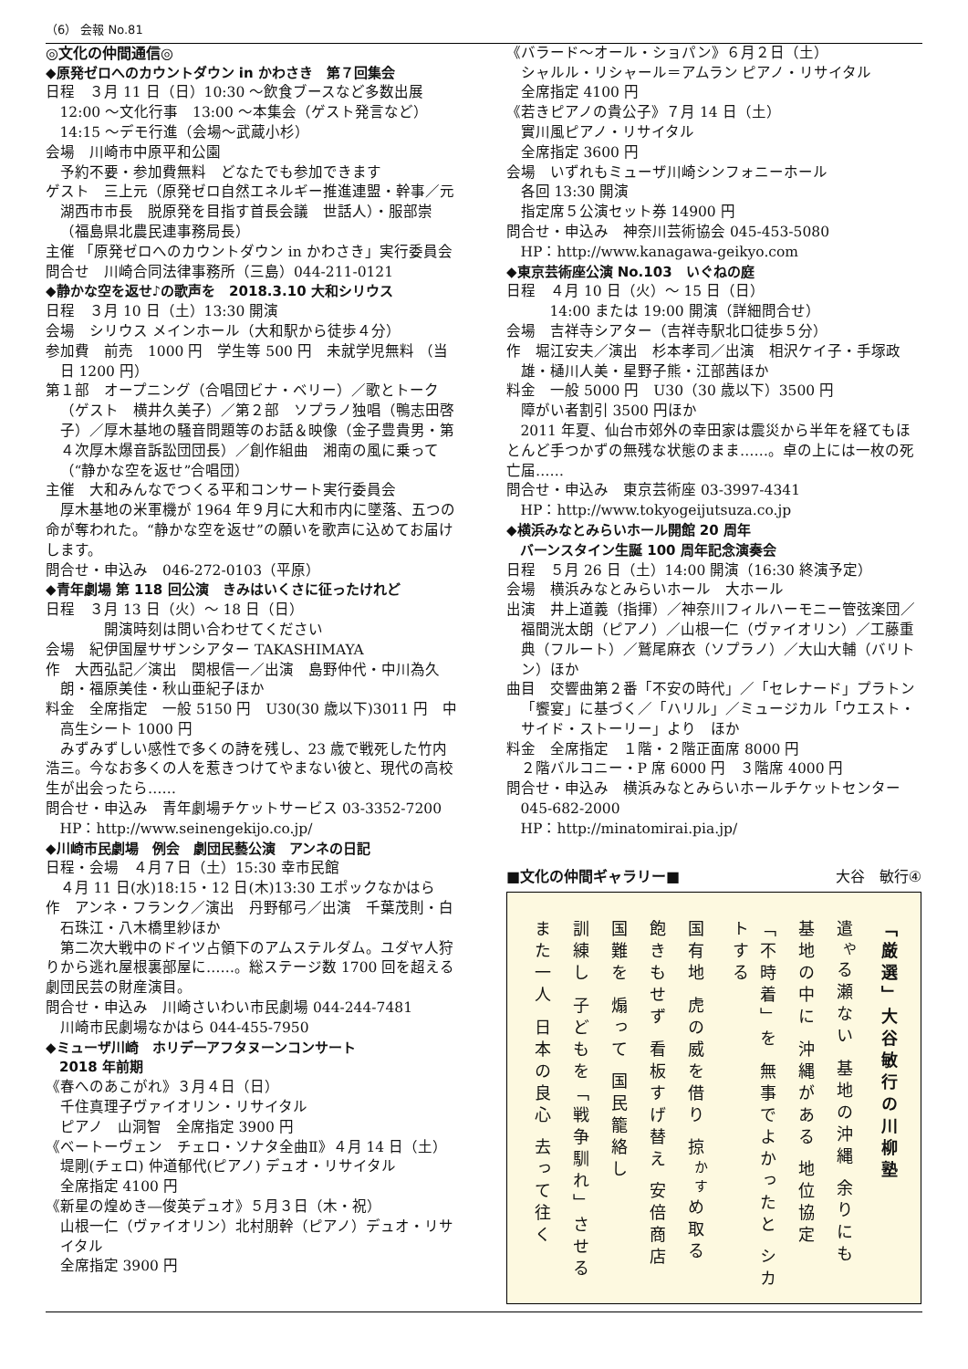（6） 会報 No.81
◎文化の仲間通信◎
◆原発ゼロへのカウントダウン in かわさき　第７回集会
日程　３月 11 日（日）10:30 ～飲食ブースなど多数出展　12:00 ～文化行事　13:00 ～本集会（ゲスト発言など）　14:15 ～デモ行進（会場～武蔵小杉）
会場　川崎市中原平和公園
予約不要・参加費無料　どなたでも参加できます
ゲスト　三上元（原発ゼロ自然エネルギー推進連盟・幹事／元湖西市市長　脱原発を目指す首長会議　世話人）・服部崇（福島県北農民連事務局長）
主催 「原発ゼロへのカウントダウン in かわさき」実行委員会
問合せ　川崎合同法律事務所（三島）044-211-0121
◆静かな空を返せ♪の歌声を　2018.3.10 大和シリウス
日程　３月 10 日（土）13:30 開演
会場　シリウス メインホール（大和駅から徒歩４分）
参加費　前売　1000 円　学生等 500 円　未就学児無料 （当日 1200 円）
第１部　オープニング（合唱団ビナ・ベリー）／歌とトーク（ゲスト　横井久美子）／第２部　ソプラノ独唱（鴨志田啓子）／厚木基地の騒音問題等のお話＆映像（金子豊貴男・第４次厚木爆音訴訟団団長）／創作組曲　湘南の風に乗って（“静かな空を返せ”合唱団）
主催　大和みんなでつくる平和コンサート実行委員会
厚木基地の米軍機が 1964 年９月に大和市内に墜落、五つの命が奪われた。“静かな空を返せ”の願いを歌声に込めてお届けします。
問合せ・申込み　046-272-0103（平原）
◆青年劇場 第 118 回公演　きみはいくさに征ったけれど
日程　３月 13 日（火）～ 18 日（日）
　　　開演時刻は問い合わせてください
会場　紀伊国屋サザンシアター TAKASHIMAYA
作　大西弘記／演出　関根信一／出演　島野仲代・中川為久朗・福原美佳・秋山亜紀子ほか
料金　全席指定　一般 5150 円　U30(30 歳以下)3011 円　中高生シート 1000 円
みずみずしい感性で多くの詩を残し、23 歳で戦死した竹内浩三。今なお多くの人を惹きつけてやまない彼と、現代の高校生が出会ったら……
問合せ・申込み　青年劇場チケットサービス 03-3352-7200　HP：http://www.seinengekijo.co.jp/
◆川崎市民劇場　例会　劇団民藝公演　アンネの日記
日程・会場　４月７日（土）15:30 幸市民館
４月 11 日(水)18:15・12 日(木)13:30 エポックなかはら
作　アンネ・フランク／演出　丹野郁弓／出演　千葉茂則・白石珠江・八木橋里紗ほか
第二次大戦中のドイツ占領下のアムステルダム。ユダヤ人狩りから逃れ屋根裏部屋に……。総ステージ数 1700 回を超える劇団民芸の財産演目。
問合せ・申込み　川崎さいわい市民劇場 044-244-7481
川崎市民劇場なかはら 044-455-7950
◆ミューザ川崎　ホリデーアフタヌーンコンサート
　2018 年前期
《春へのあこがれ》３月４日（日）
千住真理子ヴァイオリン・リサイタル
ピアノ　山洞智　全席指定 3900 円
《ベートーヴェン　チェロ・ソナタ全曲Ⅱ》４月 14 日（土）
堤剛(チェロ) 仲道郁代(ピアノ) デュオ・リサイタル
全席指定 4100 円
《新星の煌めき―俊英デュオ》５月３日（木・祝）
山根一仁（ヴァイオリン）北村朋幹（ピアノ）デュオ・リサイタル
全席指定 3900 円
《バラード～オール・ショパン》６月２日（土）
シャルル・リシャール＝アムラン ピアノ・リサイタル
全席指定 4100 円
《若きピアノの貴公子》７月 14 日（土）
實川風ピアノ・リサイタル
全席指定 3600 円
会場　いずれもミューザ川崎シンフォニーホール
各回 13:30 開演
指定席５公演セット券 14900 円
問合せ・申込み　神奈川芸術協会 045-453-5080
HP：http://www.kanagawa-geikyo.com
◆東京芸術座公演 No.103　いぐねの庭
日程　４月 10 日（火）～ 15 日（日）
　　14:00 または 19:00 開演（詳細問合せ）
会場　吉祥寺シアター（吉祥寺駅北口徒歩５分）
作　堀江安夫／演出　杉本孝司／出演　相沢ケイ子・手塚政雄・樋川人美・星野子熊・江部茜ほか
料金　一般 5000 円　U30（30 歳以下）3500 円
障がい者割引 3500 円ほか
2011 年夏、仙台市郊外の幸田家は震災から半年を経てもほとんど手つかずの無残な状態のまま……。卓の上には一枚の死亡届……
問合せ・申込み　東京芸術座 03-3997-4341
HP：http://www.tokyogeijutsuza.co.jp
◆横浜みなとみらいホール開館 20 周年
　バーンスタイン生誕 100 周年記念演奏会
日程　５月 26 日（土）14:00 開演（16:30 終演予定）
会場　横浜みなとみらいホール　大ホール
出演　井上道義（指揮）／神奈川フィルハーモニー管弦楽団／福間洸太朗（ピアノ）／山根一仁（ヴァイオリン）／工藤重典（フルート）／鷲尾麻衣（ソプラノ）／大山大輔（バリトン）ほか
曲目　交響曲第２番「不安の時代」／「セレナード」プラトン「饗宴」に基づく／「ハリル」／ミュージカル「ウエスト・サイド・ストーリー」より　ほか
料金　全席指定　１階・２階正面席 8000 円
２階バルコニー・P 席 6000 円　３階席 4000 円
問合せ・申込み　横浜みなとみらいホールチケットセンター　045-682-2000
HP：http://minatomirai.pia.jp/
■文化の仲間ギャラリー■ 大谷　敏行④
「厳選」大谷敏行の川柳塾
遣<sup>や</sup>る瀬ない 基地の沖縄 余りにも
基地の中に 沖縄がある 地位協定
「不時着」を 無事でよかったと シカトする
国有地 虎の威を借り 掠<sup>かす</sup>め取る
飽きもせず 看板すげ替え 安倍商店
国難を 煽って 国民籠絡し
訓練し 子どもを「戦争馴れ」させる
また一人 日本の良心 去って往く